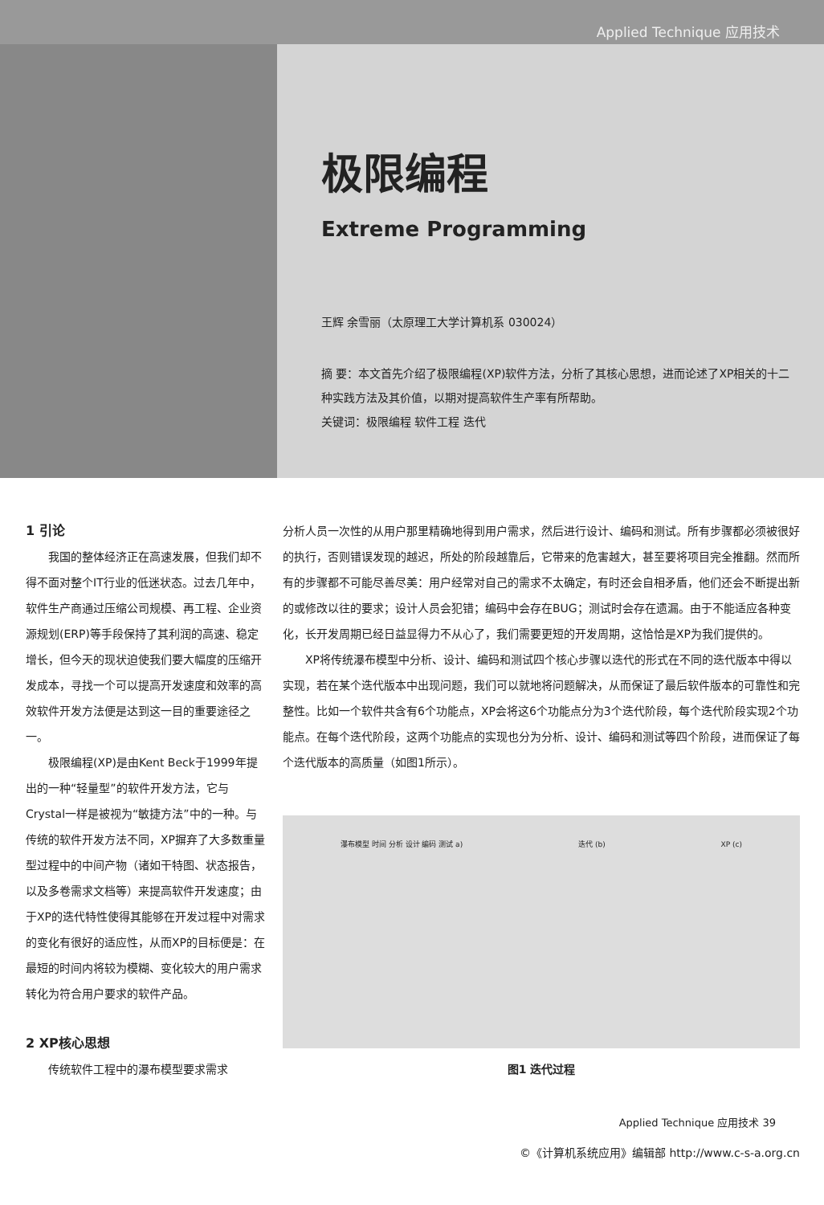Applied Technique 应用技术
极限编程
Extreme Programming
王辉 余雪丽（太原理工大学计算机系 030024）
摘 要：本文首先介绍了极限编程(XP)软件方法，分析了其核心思想，进而论述了XP相关的十二种实践方法及其价值，以期对提高软件生产率有所帮助。
关键词：极限编程 软件工程 迭代
1 引论
我国的整体经济正在高速发展，但我们却不得不面对整个IT行业的低迷状态。过去几年中，软件生产商通过压缩公司规模、再工程、企业资源规划(ERP)等手段保持了其利润的高速、稳定增长，但今天的现状迫使我们要大幅度的压缩开发成本，寻找一个可以提高开发速度和效率的高效软件开发方法便是达到这一目的重要途径之一。
极限编程(XP)是由Kent Beck于1999年提出的一种“轻量型”的软件开发方法，它与Crystal一样是被视为“敏捷方法”中的一种。与传统的软件开发方法不同，XP摒弃了大多数重量型过程中的中间产物（诸如干特图、状态报告，以及多卷需求文档等）来提高软件开发速度；由于XP的迭代特性使得其能够在开发过程中对需求的变化有很好的适应性，从而XP的目标便是：在最短的时间内将较为模糊、变化较大的用户需求转化为符合用户要求的软件产品。
2 XP核心思想
传统软件工程中的瀑布模型要求需求
分析人员一次性的从用户那里精确地得到用户需求，然后进行设计、编码和测试。所有步骤都必须被很好的执行，否则错误发现的越迟，所处的阶段越靠后，它带来的危害越大，甚至要将项目完全推翻。然而所有的步骤都不可能尽善尽美：用户经常对自己的需求不太确定，有时还会自相矛盾，他们还会不断提出新的或修改以往的要求；设计人员会犯错；编码中会存在BUG；测试时会存在遗漏。由于不能适应各种变化，长开发周期已经日益显得力不从心了，我们需要更短的开发周期，这恰恰是XP为我们提供的。
XP将传统瀑布模型中分析、设计、编码和测试四个核心步骤以迭代的形式在不同的迭代版本中得以实现，若在某个迭代版本中出现问题，我们可以就地将问题解决，从而保证了最后软件版本的可靠性和完整性。比如一个软件共含有6个功能点，XP会将这6个功能点分为3个迭代阶段，每个迭代阶段实现2个功能点。在每个迭代阶段，这两个功能点的实现也分为分析、设计、编码和测试等四个阶段，进而保证了每个迭代版本的高质量（如图1所示）。
瀑布模型 时间 分析 设计 编码 测试 a) 迭代 (b) XP (c)
图1 迭代过程
Applied Technique 应用技术 39
©《计算机系统应用》编辑部 http://www.c-s-a.org.cn